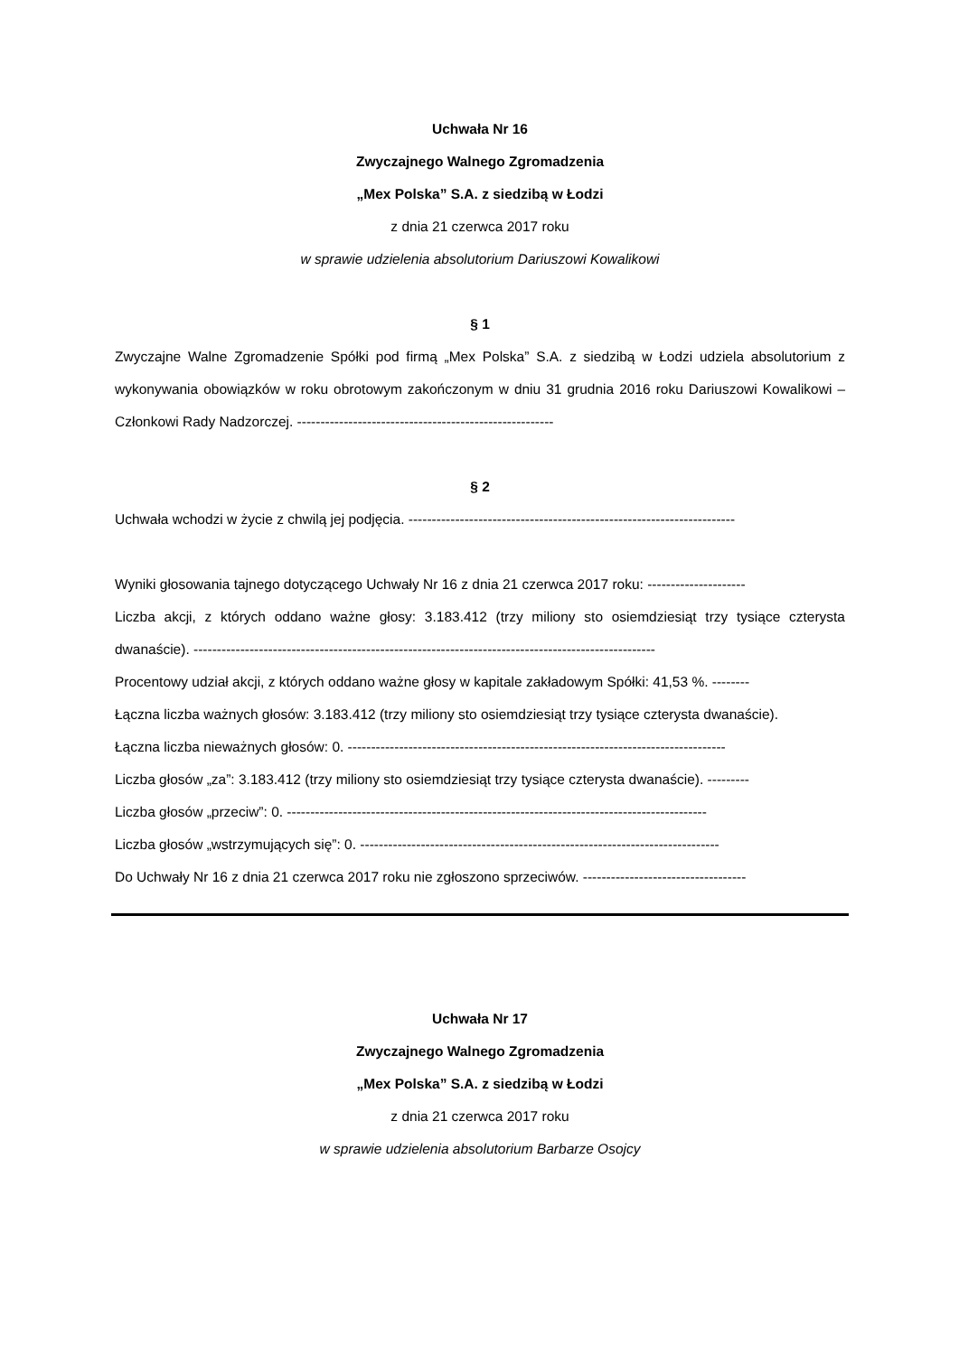Uchwała Nr 16
Zwyczajnego Walnego Zgromadzenia
„Mex Polska” S.A. z siedzibą w Łodzi
z dnia 21 czerwca 2017 roku
w sprawie udzielenia absolutorium Dariuszowi Kowalikowi
§ 1
Zwyczajne Walne Zgromadzenie Spółki pod firmą „Mex Polska” S.A. z siedzibą w Łodzi udziela absolutorium z wykonywania obowiązków w roku obrotowym zakończonym w dniu 31 grudnia 2016 roku Dariuszowi Kowalikowi – Członkowi Rady Nadzorczej. -------------------------------------------------------
§ 2
Uchwała wchodzi w życie z chwilą jej podjęcia. ----------------------------------------------------------------------
Wyniki głosowania tajnego dotyczącego Uchwały Nr 16 z dnia 21 czerwca 2017 roku: ---------------------
Liczba akcji, z których oddano ważne głosy: 3.183.412 (trzy miliony sto osiemdziesiąt trzy tysiące czterysta dwanaście). ---------------------------------------------------------------------------------------------------
Procentowy udział akcji, z których oddano ważne głosy w kapitale zakładowym Spółki: 41,53 %. --------
Łączna liczba ważnych głosów: 3.183.412 (trzy miliony sto osiemdziesiąt trzy tysiące czterysta dwanaście).
Łączna liczba nieważnych głosów: 0. ---------------------------------------------------------------------------------
Liczba głosów „za”: 3.183.412 (trzy miliony sto osiemdziesiąt trzy tysiące czterysta dwanaście). ---------
Liczba głosów „przeciw”: 0. ------------------------------------------------------------------------------------------
Liczba głosów „wstrzymujących się”: 0. -----------------------------------------------------------------------------
Do Uchwały Nr 16 z dnia 21 czerwca 2017 roku nie zgłoszono sprzeciwów. -----------------------------------
Uchwała Nr 17
Zwyczajnego Walnego Zgromadzenia
„Mex Polska” S.A. z siedzibą w Łodzi
z dnia 21 czerwca 2017 roku
w sprawie udzielenia absolutorium Barbarze Osojcy